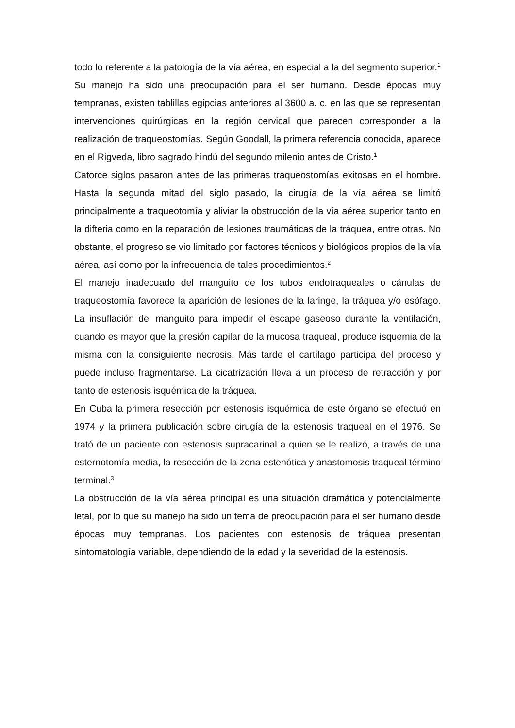todo lo referente a la patología de la vía aérea, en especial a la del segmento superior.<sup>1</sup>
Su manejo ha sido una preocupación para el ser humano. Desde épocas muy tempranas, existen tablillas egipcias anteriores al 3600 a. c. en las que se representan intervenciones quirúrgicas en la región cervical que parecen corresponder a la realización de traqueostomías. Según Goodall, la primera referencia conocida, aparece en el Rigveda, libro sagrado hindú del segundo milenio antes de Cristo.<sup>1</sup>
Catorce siglos pasaron antes de las primeras traqueostomías exitosas en el hombre. Hasta la segunda mitad del siglo pasado, la cirugía de la vía aérea se limitó principalmente a traqueotomía y aliviar la obstrucción de la vía aérea superior tanto en la difteria como en la reparación de lesiones traumáticas de la tráquea, entre otras. No obstante, el progreso se vio limitado por factores técnicos y biológicos propios de la vía aérea, así como por la infrecuencia de tales procedimientos.<sup>2</sup>
El manejo inadecuado del manguito de los tubos endotraqueales o cánulas de traqueostomía favorece la aparición de lesiones de la laringe, la tráquea y/o esófago. La insuflación del manguito para impedir el escape gaseoso durante la ventilación, cuando es mayor que la presión capilar de la mucosa traqueal, produce isquemia de la misma con la consiguiente necrosis. Más tarde el cartílago participa del proceso y puede incluso fragmentarse. La cicatrización lleva a un proceso de retracción y por tanto de estenosis isquémica de la tráquea.
En Cuba la primera resección por estenosis isquémica de este órgano se efectuó en 1974 y la primera publicación sobre cirugía de la estenosis traqueal en el 1976. Se trató de un paciente con estenosis supracarinal a quien se le realizó, a través de una esternotomía media, la resección de la zona estenótica y anastomosis traqueal término terminal.<sup>3</sup>
La obstrucción de la vía aérea principal es una situación dramática y potencialmente letal, por lo que su manejo ha sido un tema de preocupación para el ser humano desde épocas muy tempranas. Los pacientes con estenosis de tráquea presentan sintomatología variable, dependiendo de la edad y la severidad de la estenosis.